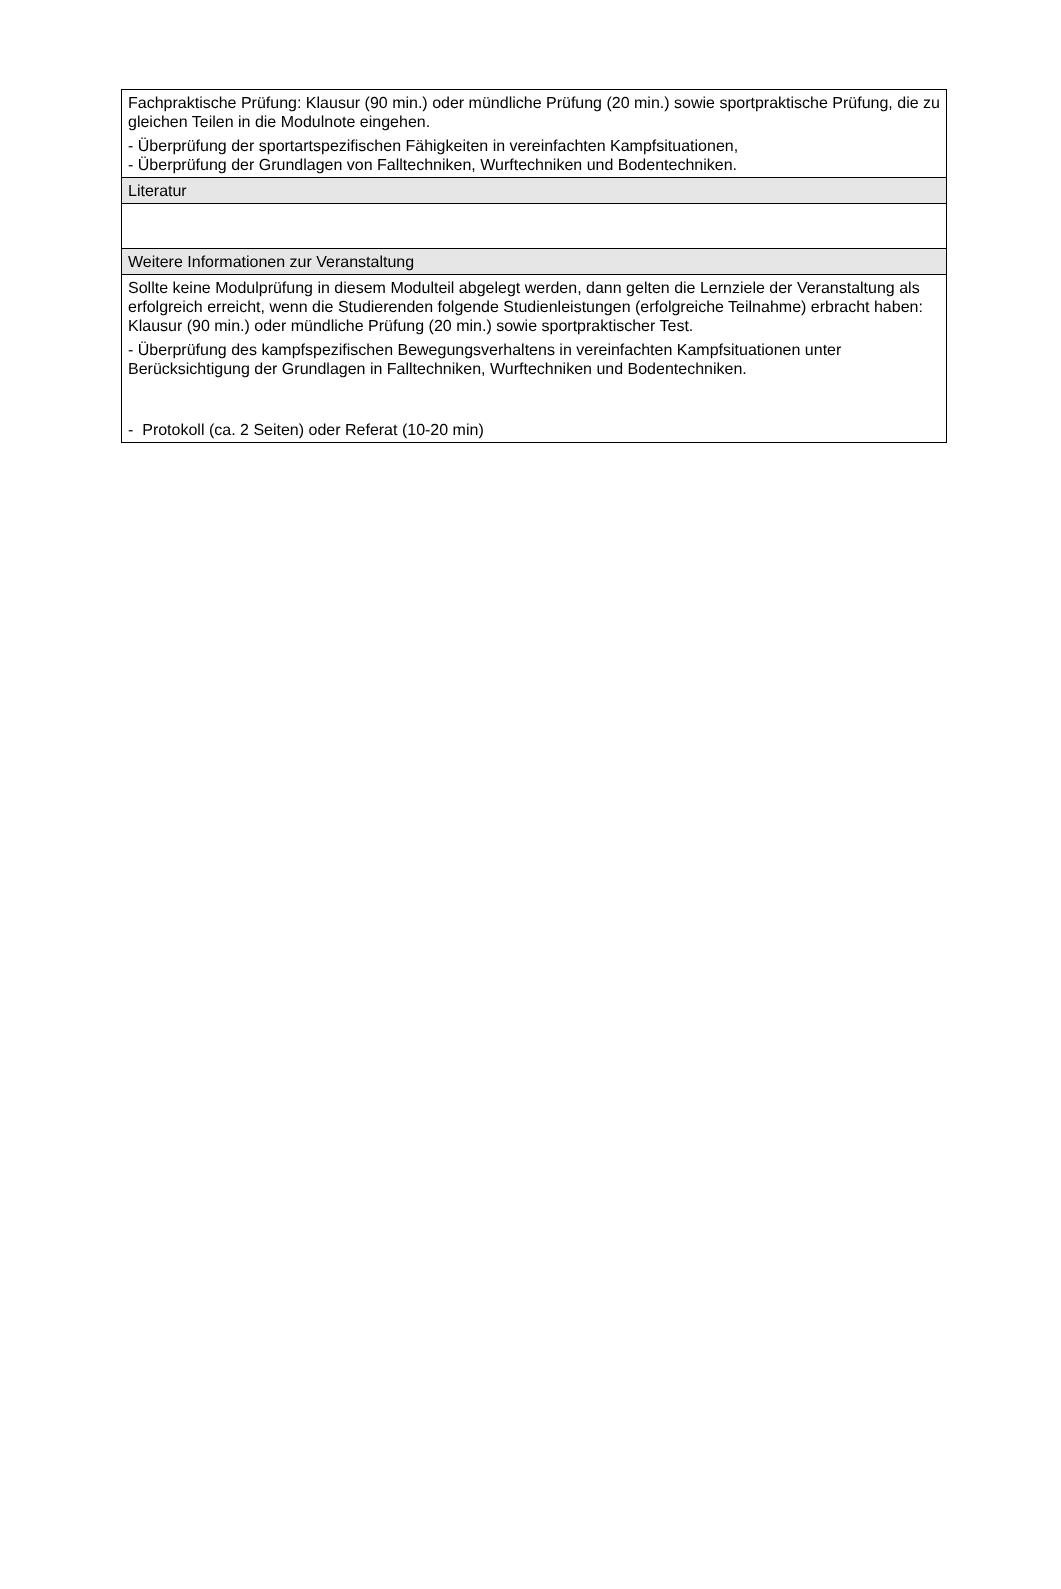| Fachpraktische Prüfung: Klausur (90 min.) oder mündliche Prüfung (20 min.) sowie sportpraktische Prüfung, die zu gleichen Teilen in die Modulnote eingehen. - Überprüfung der sportartspezifischen Fähigkeiten in vereinfachten Kampfsituationen, - Überprüfung der Grundlagen von Falltechniken, Wurftechniken und Bodentechniken. |
| Literatur |
| Weitere Informationen zur Veranstaltung |
| Sollte keine Modulprüfung in diesem Modulteil abgelegt werden, dann gelten die Lernziele der Veranstaltung als erfolgreich erreicht, wenn die Studierenden folgende Studienleistungen (erfolgreiche Teilnahme) erbracht haben: Klausur (90 min.) oder mündliche Prüfung (20 min.) sowie sportpraktischer Test. - Überprüfung des kampfspezifischen Bewegungsverhaltens in vereinfachten Kampfsituationen unter Berücksichtigung der Grundlagen in Falltechniken, Wurftechniken und Bodentechniken. - Protokoll (ca. 2 Seiten) oder Referat (10-20 min) |